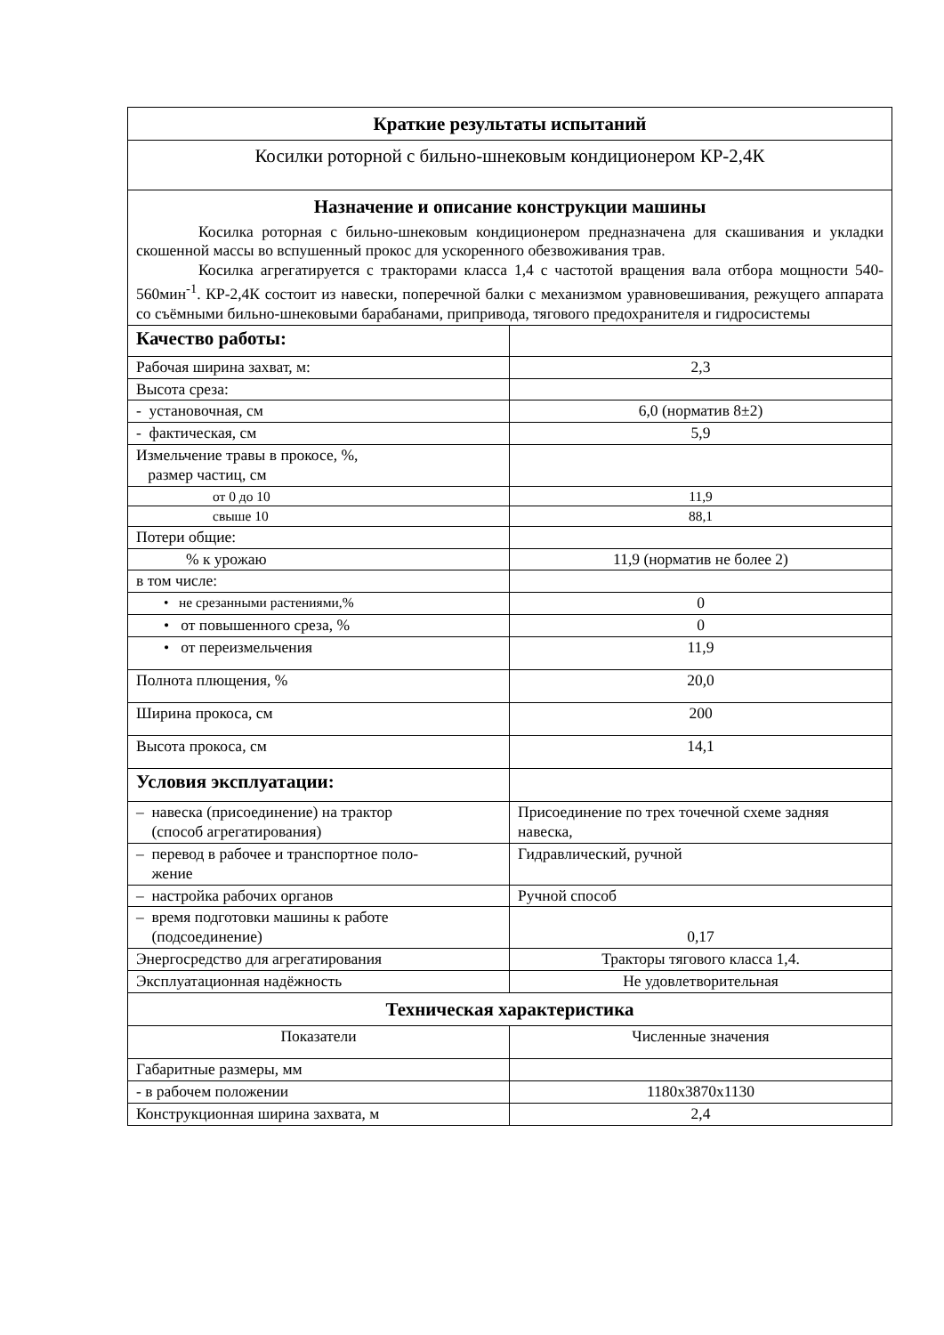| Краткие результаты испытаний | |
| Косилки роторной с бильно-шнековым кондиционером КР-2,4К | |
| Назначение и описание конструкции машины Косилка роторная с бильно-шнековым кондиционером предназначена для скашивания и укладки скошенной массы во вспушенный прокос для ускоренного обезвоживания трав. Косилка агрегатируется с тракторами класса 1,4 с частотой вращения вала отбора мощности 540-560мин<sup>-1</sup>. КР-2,4К состоит из навески, поперечной балки с механизмом уравновешивания, режущего аппарата со съёмными бильно-шнековыми барабанами, припривода, тягового предохранителя и гидросистемы | |
| Качество работы: | |
| Рабочая ширина захват, м: | 2,3 |
| Высота среза: | |
| - установочная, см | 6,0 (норматив 8±2) |
| - фактическая, см | 5,9 |
| Измельчение травы в прокосе, %, размер частиц, см | |
| от 0 до 10 | 11,9 |
| свыше 10 | 88,1 |
| Потери общие: | |
| % к урожаю | 11,9 (норматив не более 2) |
| в том числе: | |
| • не срезанными растениями,% | 0 |
| • от повышенного среза, % | 0 |
| • от переизмельчения | 11,9 |
| Полнота плющения, % | 20,0 |
| Ширина прокоса, см | 200 |
| Высота прокоса, см | 14,1 |
| Условия эксплуатации: | |
| – навеска (присоединение) на трактор (способ агрегатирования) | Присоединение по трех точечной схеме задняя навеска, |
| – перевод в рабочее и транспортное поло- жение | Гидравлический, ручной |
| – настройка рабочих органов | Ручной способ |
| – время подготовки машины к работе (подсоединение) | 0,17 |
| Энергосредство для агрегатирования | Тракторы тягового класса 1,4. |
| Эксплуатационная надёжность | Не удовлетворительная |
| Техническая характеристика | |
| Показатели | Численные значения |
| Габаритные размеры, мм | |
| - в рабочем положении | 1180x3870x1130 |
| Конструкционная ширина захвата, м | 2,4 |